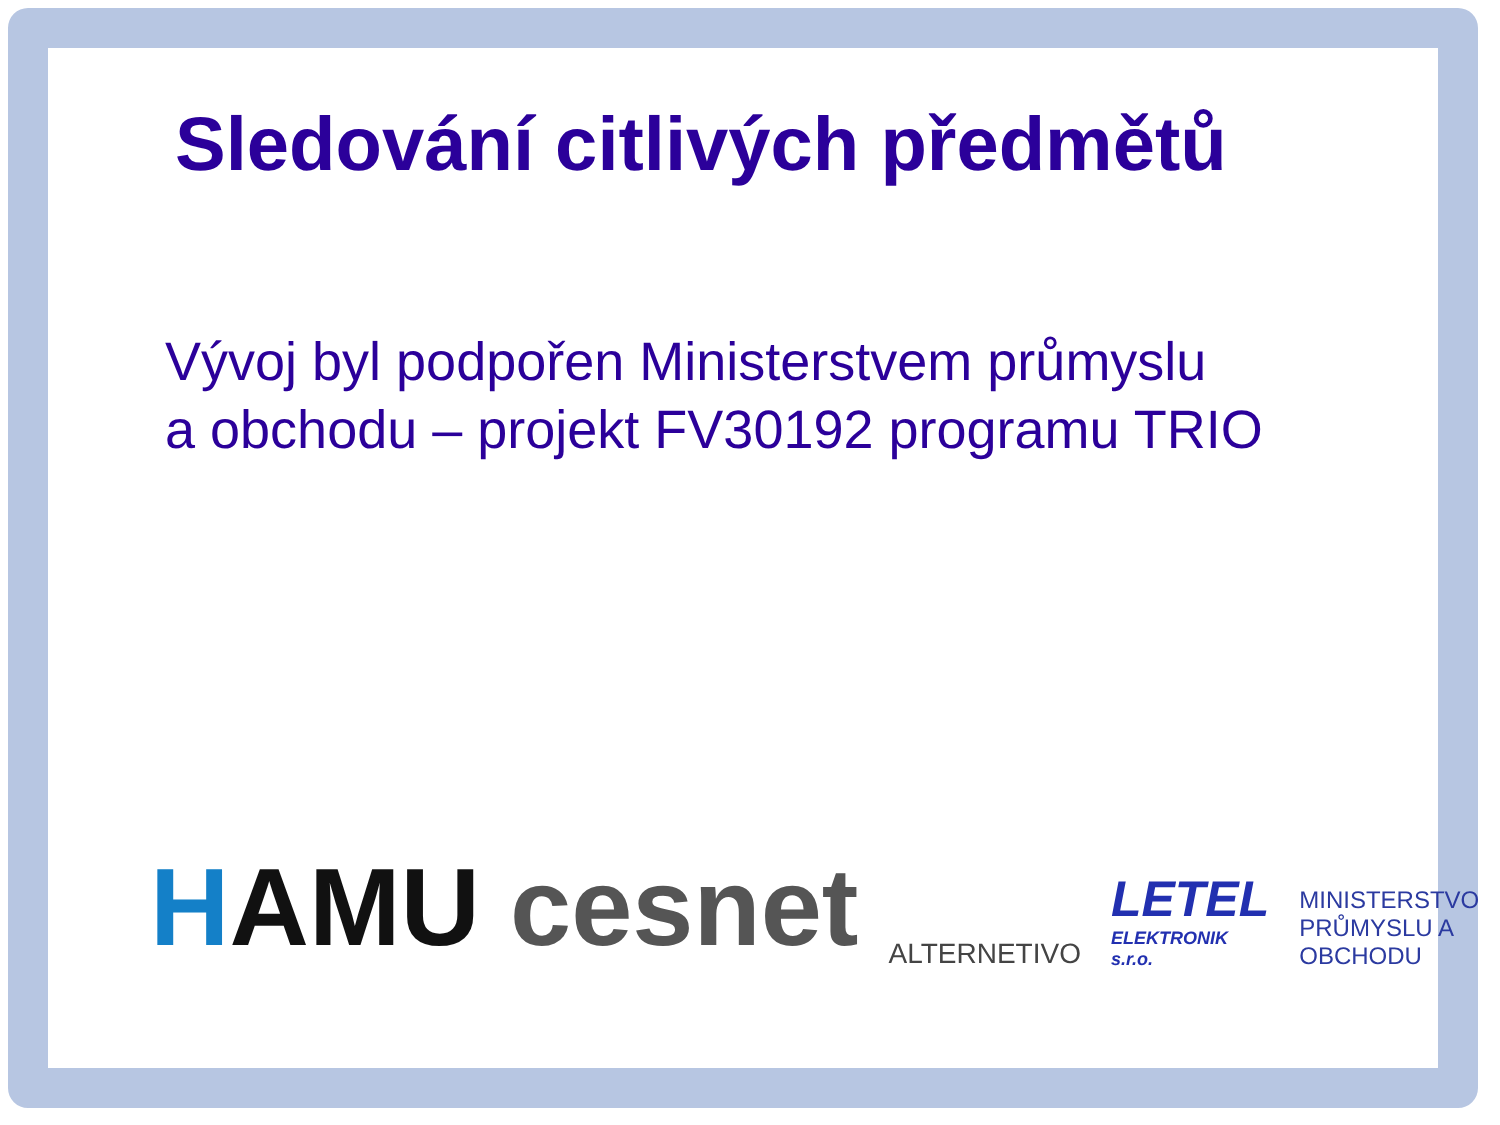Sledování citlivých předmětů
Vývoj byl podpořen Ministerstvem průmyslu
a obchodu – projekt FV30192 programu TRIO
HAMU
cesnet
ALTERNETIVO
LETEL
ELEKTRONIK s.r.o.
MINISTERSTVO
PRŮMYSLU A OBCHODU